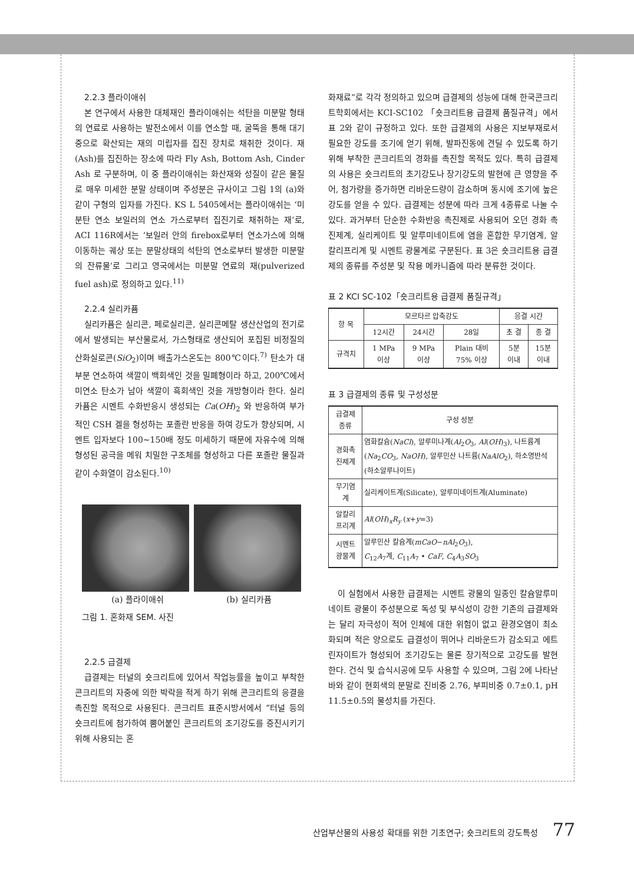2.2.3 플라이애쉬
본 연구에서 사용한 대체재인 플라이애쉬는 석탄을 미분말 형태의 연료로 사용하는 발전소에서 이를 연소할 때, 굴뚝을 통해 대기 중으로 확산되는 재의 미립자를 집진 장치로 채취한 것이다. 재(Ash)를 집진하는 장소에 따라 Fly Ash, Bottom Ash, Cinder Ash 로 구분하며, 이 중 플라이애쉬는 화산재와 성질이 같은 물질로 매우 미세한 분말 상태이며 주성분은 규사이고 그림 1의 (a)와 같이 구형의 입자를 가진다. KS L 5405에서는 플라이애쉬는 ‘미분탄 연소 보일러의 연소 가스로부터 집진기로 채취하는 재’로, ACI 116R에서는 ‘보일러 안의 firebox로부터 연소가스에 의해 이동하는 궤상 또는 분말상태의 석탄의 연소로부터 발생한 미분말의 잔류물’로 그리고 영국에서는 미분말 연료의 재(pulverized fuel ash)로 정의하고 있다.<sup>11)</sup>
2.2.4 실리카퓸
실리카퓸은 실리콘, 페로실리콘, 실리콘메탈 생산산업의 전기로에서 발생되는 부산물로서, 가스형태로 생산되어 포집된 비정질의 산화실로콘(SiO<sub>2</sub>)이며 배출가스온도는 800℃이다.<sup>7)</sup> 탄소가 대부분 연소하여 색깔이 백회색인 것을 밀폐형이라 하고, 200℃에서 미연소 탄소가 남아 색깔이 흑회색인 것을 개방형이라 한다. 실리카퓸은 시멘트 수화반응시 생성되는 Ca(OH)<sub>2</sub> 와 반응하여 부가적인 CSH 겔을 형성하는 포졸란 반응을 하여 강도가 향상되며, 시멘트 입자보다 100∼150배 정도 미세하기 때문에 자유수에 의해 형성된 공극을 메워 치밀한 구조체를 형성하고 다른 포졸란 물질과 같이 수화열이 감소된다.<sup>10)</sup>
(a) 플라이애쉬 (b) 실리카퓸
그림 1. 혼화재 SEM. 사진
2.2.5 급결제
급결제는 터널의 숏크리트에 있어서 작업능률을 높이고 부착한 콘크리트의 자중에 의한 박락을 적게 하기 위해 콘크리트의 응결을 촉진할 목적으로 사용된다. 콘크리트 표준시방서에서 “터널 등의 숏크리트에 첨가하여 뿜어붙인 콘크리트의 조기강도를 증진시키기 위해 사용되는 혼
화재료”로 각각 정의하고 있으며 급결제의 성능에 대해 한국콘크리트학회에서는 KCI-SC102 「숏크리트용 급결제 품질규격」에서 표 2와 같이 규정하고 있다. 또한 급결제의 사용은 지보부재로서 필요한 강도를 조기에 얻기 위해, 발파진동에 견딜 수 있도록 하기 위해 부착한 콘크리트의 경화를 촉진할 목적도 있다. 특히 급결제의 사용은 숏크리트의 초기강도나 장기강도의 발현에 큰 영향을 주어, 첨가량을 증가하면 리바운드량이 감소하며 동시에 조기에 높은 강도를 얻을 수 있다. 급결제는 성분에 따라 크게 4종류로 나눌 수 있다. 과거부터 단순한 수화반응 촉진제로 사용되어 오던 경화 촉진제계, 실리케이트 및 알루미네이트에 염을 혼합한 무기염계, 알칼리프리계 및 시멘트 광물계로 구분된다. 표 3은 숏크리트용 급결제의 종류를 주성분 및 작용 메카니즘에 따라 분류한 것이다.
표 2 KCI SC-102「숏크리트용 급결제 품질규격」
| 항 목 | 모르타르 압축강도 | | | 응결 시간 | |
| --- | --- | --- | --- | --- | --- |
| | 12시간 | 24시간 | 28일 | 초 결 | 종 결 |
| 규격치 | 1 MPa 이상 | 9 MPa 이상 | Plain 대비 75% 이상 | 5분 이내 | 15분 이내 |
표 3 급결제의 종류 및 구성성분
| 급결제 종류 | 구성 성분 |
| --- | --- |
| 경화촉 진제계 | 염화칼슘( NaCl ), 알루미나계( Al<sub>2</sub> O<sub>3</sub>, Al ( OH )<sub>3</sub>), 나트륨계( Na<sub>2</sub> CO<sub>3</sub>, NaOH ), 알루민산 나트륨( NaAlO<sub>2</sub>), 하소명반석(하소알루나이트) |
| 무기염 계 | 실리케이트계(Silicate), 알루미네이트계(Aluminate) |
| 알칼리 프리계 | Al ( OH )<sub>x</sub> R<sub>y</sub> ( x + y =3) |
| 시멘트 광물계 | 알루민산 칼슘계( mCaO − nAl<sub>2</sub> O<sub>3</sub>), C<sub>12</sub> A<sub>7</sub>계, C<sub>11</sub> A<sub>7</sub> • CaF , C<sub>4</sub> A<sub>3</sub> SO<sub>3</sub> |
이 실험에서 사용한 급결제는 시멘트 광물의 일종인 칼슘알루미네이트 광물이 주성분으로 독성 및 부식성이 강한 기존의 급결제와는 달리 자극성이 적어 인체에 대한 위험이 없고 환경오염이 최소화되며 적은 양으로도 급결성이 뛰어나 리바운드가 감소되고 에트린자이트가 형성되어 조기강도는 물론 장기적으로 고강도를 발현한다. 건식 및 습식시공에 모두 사용할 수 있으며, 그림 2에 나타난 바와 같이 현회색의 분말로 진비중 2.76, 부피비중 0.7±0.1, pH 11.5±0.5의 물성치를 가진다.
산업부산물의 사용성 확대를 위한 기초연구; 숏크리트의 강도특성 77